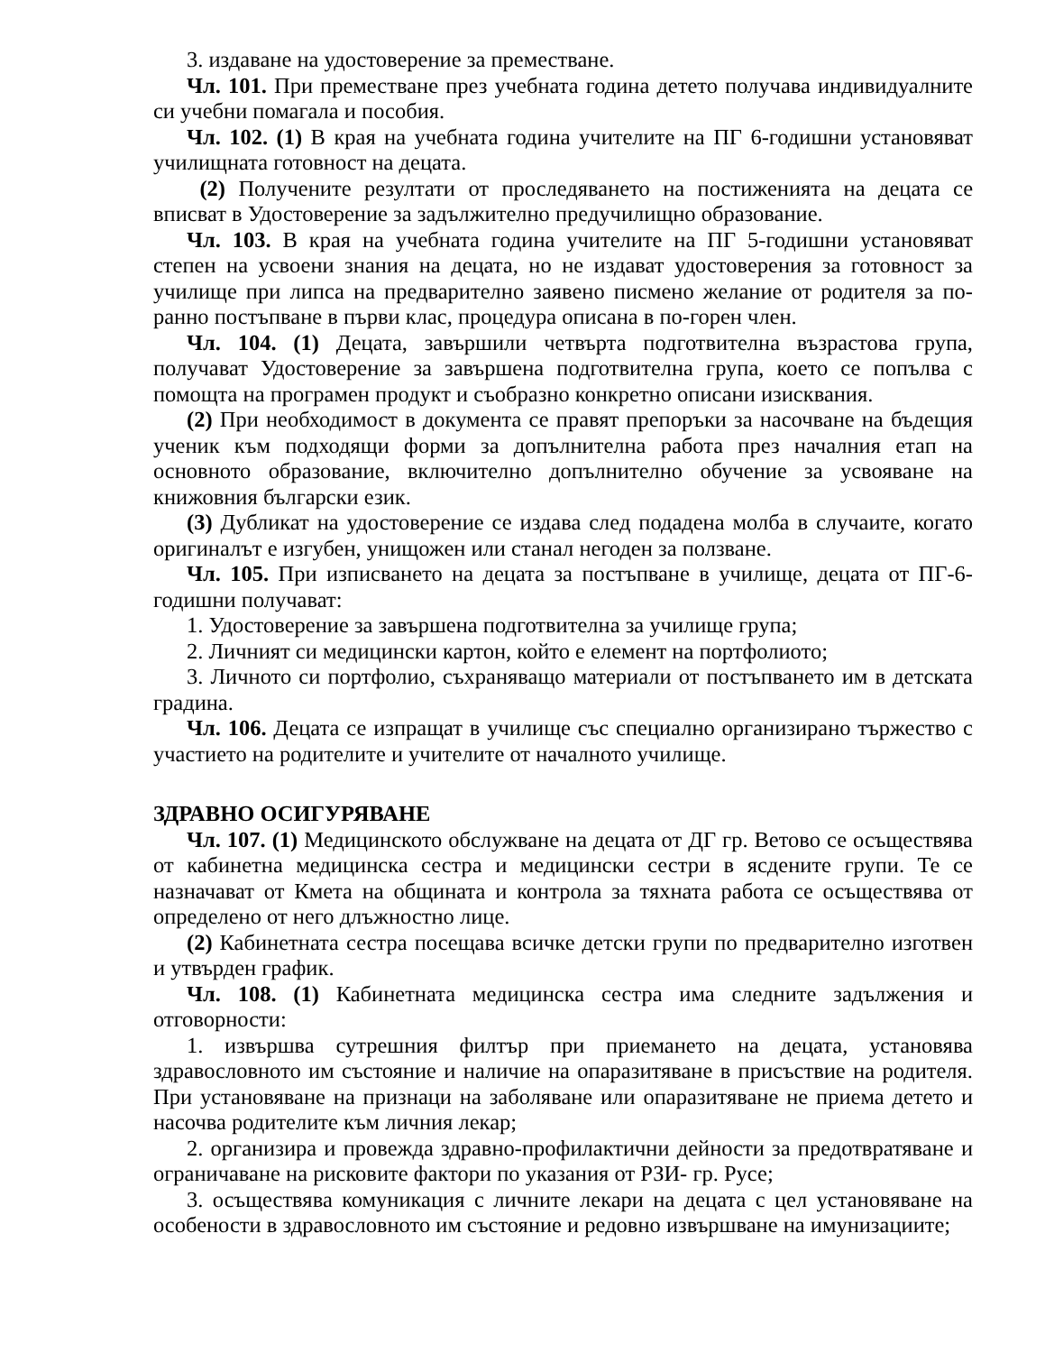3. издаване на удостоверение за преместване.
Чл. 101. При преместване през учебната година детето получава индивидуалните си учебни помагала и пособия.
Чл. 102. (1) В края на учебната година учителите на ПГ 6-годишни установяват училищната готовност на децата.
(2) Получените резултати от проследяването на постиженията на децата се вписват в Удостоверение за задължително предучилищно образование.
Чл. 103. В края на учебната година учителите на ПГ 5-годишни установяват степен на усвоени знания на децата, но не издават удостоверения за готовност за училище при липса на предварително заявено писмено желание от родителя за по-ранно постъпване в първи клас, процедура описана в по-горен член.
Чл. 104. (1) Децата, завършили четвърта подготвителна възрастова група, получават Удостоверение за завършена подготвителна група, което се попълва с помощта на програмен продукт и съобразно конкретно описани изисквания.
(2) При необходимост в документа се правят препоръки за насочване на бъдещия ученик към подходящи форми за допълнителна работа през началния етап на основното образование, включително допълнително обучение за усвояване на книжовния български език.
(3) Дубликат на удостоверение се издава след подадена молба в случаите, когато оригиналът е изгубен, унищожен или станал негоден за ползване.
Чл. 105. При изписването на децата за постъпване в училище, децата от ПГ-6-годишни получават:
1. Удостоверение за завършена подготвителна за училище група;
2. Личният си медицински картон, който е елемент на портфолиото;
3. Личното си портфолио, съхраняващо материали от постъпването им в детската градина.
Чл. 106. Децата се изпращат в училище със специално организирано тържество с участието на родителите и учителите от началното училище.
ЗДРАВНО ОСИГУРЯВАНЕ
Чл. 107. (1) Медицинското обслужване на децата от ДГ гр. Ветово се осъществява от кабинетна медицинска сестра и медицински сестри в ясдените групи. Те се назначават от Кмета на общината и контрола за тяхната работа се осъществява от определено от него длъжностно лице.
(2) Кабинетната сестра посещава всичке детски групи по предварително изготвен и утвърден график.
Чл. 108. (1) Кабинетната медицинска сестра има следните задължения и отговорности:
1. извършва сутрешния филтър при приемането на децата, установява здравословното им състояние и наличие на опаразитяване в присъствие на родителя. При установяване на признаци на заболяване или опаразитяване не приема детето и насочва родителите към личния лекар;
2. организира и провежда здравно-профилактични дейности за предотвратяване и ограничаване на рисковите фактори по указания от РЗИ- гр. Русе;
3. осъществява комуникация с личните лекари на децата с цел установяване на особености в здравословното им състояние и редовно извършване на имунизациите;